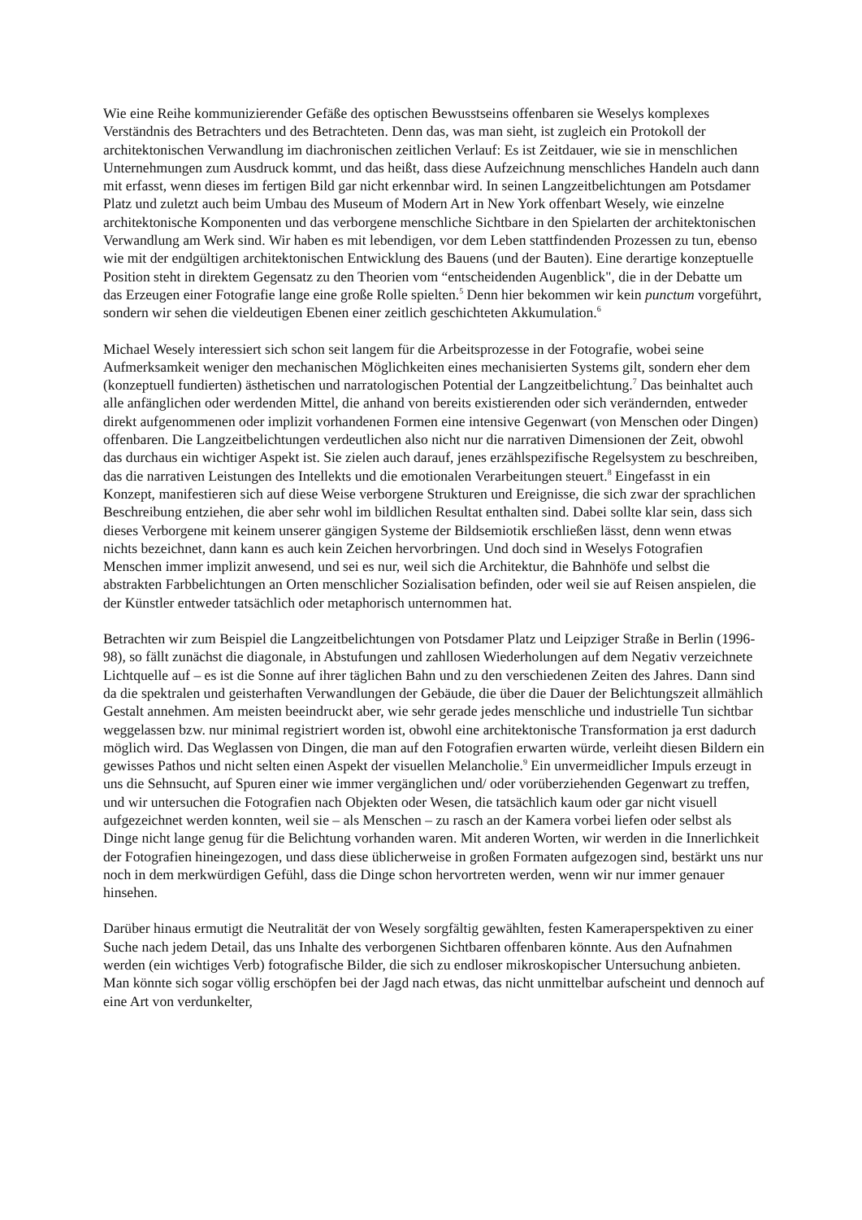Wie eine Reihe kommunizierender Gefäße des optischen Bewusstseins offenbaren sie Weselys komplexes Verständnis des Betrachters und des Betrachteten. Denn das, was man sieht, ist zugleich ein Protokoll der architektonischen Verwandlung im diachronischen zeitlichen Verlauf: Es ist Zeitdauer, wie sie in menschlichen Unternehmungen zum Ausdruck kommt, und das heißt, dass diese Aufzeichnung menschliches Handeln auch dann mit erfasst, wenn dieses im fertigen Bild gar nicht erkennbar wird. In seinen Langzeitbelichtungen am Potsdamer Platz und zuletzt auch beim Umbau des Museum of Modern Art in New York offenbart Wesely, wie einzelne architektonische Komponenten und das verborgene menschliche Sichtbare in den Spielarten der architektonischen Verwandlung am Werk sind. Wir haben es mit lebendigen, vor dem Leben stattfindenden Prozessen zu tun, ebenso wie mit der endgültigen architektonischen Entwicklung des Bauens (und der Bauten). Eine derartige konzeptuelle Position steht in direktem Gegensatz zu den Theorien vom “entscheidenden Augenblick", die in der Debatte um das Erzeugen einer Fotografie lange eine große Rolle spielten.<sup>5</sup> Denn hier bekommen wir kein punctum vorgeführt, sondern wir sehen die vieldeutigen Ebenen einer zeitlich geschichteten Akkumulation.<sup>6</sup>
Michael Wesely interessiert sich schon seit langem für die Arbeitsprozesse in der Fotografie, wobei seine Aufmerksamkeit weniger den mechanischen Möglichkeiten eines mechanisierten Systems gilt, sondern eher dem (konzeptuell fundierten) ästhetischen und narratologischen Potential der Langzeitbelichtung.<sup>7</sup> Das beinhaltet auch alle anfänglichen oder werdenden Mittel, die anhand von bereits existierenden oder sich verändernden, entweder direkt aufgenommenen oder implizit vorhandenen Formen eine intensive Gegenwart (von Menschen oder Dingen) offenbaren. Die Langzeitbelichtungen verdeutlichen also nicht nur die narrativen Dimensionen der Zeit, obwohl das durchaus ein wichtiger Aspekt ist. Sie zielen auch darauf, jenes erzählspezifische Regelsystem zu beschreiben, das die narrativen Leistungen des Intellekts und die emotionalen Verarbeitungen steuert.<sup>8</sup> Eingefasst in ein Konzept, manifestieren sich auf diese Weise verborgene Strukturen und Ereignisse, die sich zwar der sprachlichen Beschreibung entziehen, die aber sehr wohl im bildlichen Resultat enthalten sind. Dabei sollte klar sein, dass sich dieses Verborgene mit keinem unserer gängigen Systeme der Bildsemiotik erschließen lässt, denn wenn etwas nichts bezeichnet, dann kann es auch kein Zeichen hervorbringen. Und doch sind in Weselys Fotografien Menschen immer implizit anwesend, und sei es nur, weil sich die Architektur, die Bahnhöfe und selbst die abstrakten Farbbelichtungen an Orten menschlicher Sozialisation befinden, oder weil sie auf Reisen anspielen, die der Künstler entweder tatsächlich oder metaphorisch unternommen hat.
Betrachten wir zum Beispiel die Langzeitbelichtungen von Potsdamer Platz und Leipziger Straße in Berlin (1996-98), so fällt zunächst die diagonale, in Abstufungen und zahllosen Wiederholungen auf dem Negativ verzeichnete Lichtquelle auf – es ist die Sonne auf ihrer täglichen Bahn und zu den verschiedenen Zeiten des Jahres. Dann sind da die spektralen und geisterhaften Verwandlungen der Gebäude, die über die Dauer der Belichtungszeit allmählich Gestalt annehmen. Am meisten beeindruckt aber, wie sehr gerade jedes menschliche und industrielle Tun sichtbar weggelassen bzw. nur minimal registriert worden ist, obwohl eine architektonische Transformation ja erst dadurch möglich wird. Das Weglassen von Dingen, die man auf den Fotografien erwarten würde, verleiht diesen Bildern ein gewisses Pathos und nicht selten einen Aspekt der visuellen Melancholie.<sup>9</sup> Ein unvermeidlicher Impuls erzeugt in uns die Sehnsucht, auf Spuren einer wie immer vergänglichen und/ oder vorüberziehenden Gegenwart zu treffen, und wir untersuchen die Fotografien nach Objekten oder Wesen, die tatsächlich kaum oder gar nicht visuell aufgezeichnet werden konnten, weil sie – als Menschen – zu rasch an der Kamera vorbei liefen oder selbst als Dinge nicht lange genug für die Belichtung vorhanden waren. Mit anderen Worten, wir werden in die Innerlichkeit der Fotografien hineingezogen, und dass diese üblicherweise in großen Formaten aufgezogen sind, bestärkt uns nur noch in dem merkwürdigen Gefühl, dass die Dinge schon hervortreten werden, wenn wir nur immer genauer hinsehen.
Darüber hinaus ermutigt die Neutralität der von Wesely sorgfältig gewählten, festen Kameraperspektiven zu einer Suche nach jedem Detail, das uns Inhalte des verborgenen Sichtbaren offenbaren könnte. Aus den Aufnahmen werden (ein wichtiges Verb) fotografische Bilder, die sich zu endloser mikroskopischer Untersuchung anbieten. Man könnte sich sogar völlig erschöpfen bei der Jagd nach etwas, das nicht unmittelbar aufscheint und dennoch auf eine Art von verdunkelter,